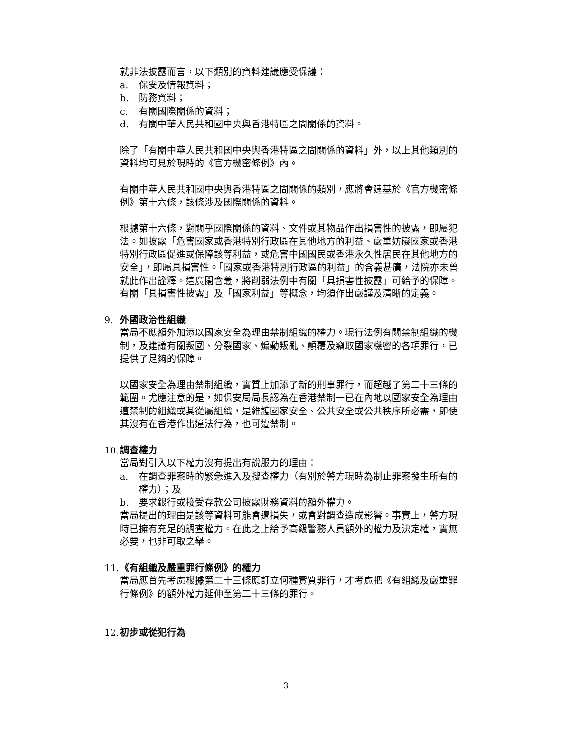就非法披露而言，以下類別的資料建議應受保護：
a. 保安及情報資料；
b. 防務資料；
c. 有關國際關係的資料；
d. 有關中華人民共和國中央與香港特區之間關係的資料。
除了「有關中華人民共和國中央與香港特區之間關係的資料」外，以上其他類別的資料均可見於現時的《官方機密條例》內。
有關中華人民共和國中央與香港特區之間關係的類別，應將會建基於《官方機密條例》第十六條，該條涉及國際關係的資料。
根據第十六條，對關乎國際關係的資料、文件或其物品作出損害性的披露，即屬犯法。如披露「危害國家或香港特別行政區在其他地方的利益、嚴重妨礙國家或香港特別行政區促進或保障該等利益，或危害中國國民或香港永久性居民在其他地方的安全」，即屬具損害性。「國家或香港特別行政區的利益」的含義甚廣，法院亦未曾就此作出詮釋。這廣闊含義，將削弱法例中有關「具損害性披露」可給予的保障。有關「具損害性披露」及「國家利益」等概念，均須作出嚴謹及清晰的定義。
9. 外國政治性組織
當局不應額外加添以國家安全為理由禁制組織的權力。現行法例有關禁制組織的機制，及建議有關叛國、分裂國家、煽動叛亂、顛覆及竊取國家機密的各項罪行，已提供了足夠的保障。
以國家安全為理由禁制組織，實質上加添了新的刑事罪行，而超越了第二十三條的範圍。尤應注意的是，如保安局局長認為在香港禁制一已在內地以國家安全為理由遭禁制的組織或其從屬組織，是維護國家安全、公共安全或公共秩序所必需，即使其沒有在香港作出違法行為，也可遭禁制。
10. 調查權力
當局對引入以下權力沒有提出有說服力的理由：
a. 在調查罪案時的緊急進入及搜查權力（有別於警方現時為制止罪案發生所有的權力）；及
b. 要求銀行或接受存款公司披露財務資料的額外權力。
當局提出的理由是該等資料可能會遭損失，或會對調查造成影響。事實上，警方現時已擁有充足的調查權力。在此之上給予高級警務人員額外的權力及決定權，實無必要，也非可取之舉。
11. 《有組織及嚴重罪行條例》的權力
當局應首先考慮根據第二十三條應訂立何種實質罪行，才考慮把《有組織及嚴重罪行條例》的額外權力延伸至第二十三條的罪行。
12. 初步或從犯行為
3